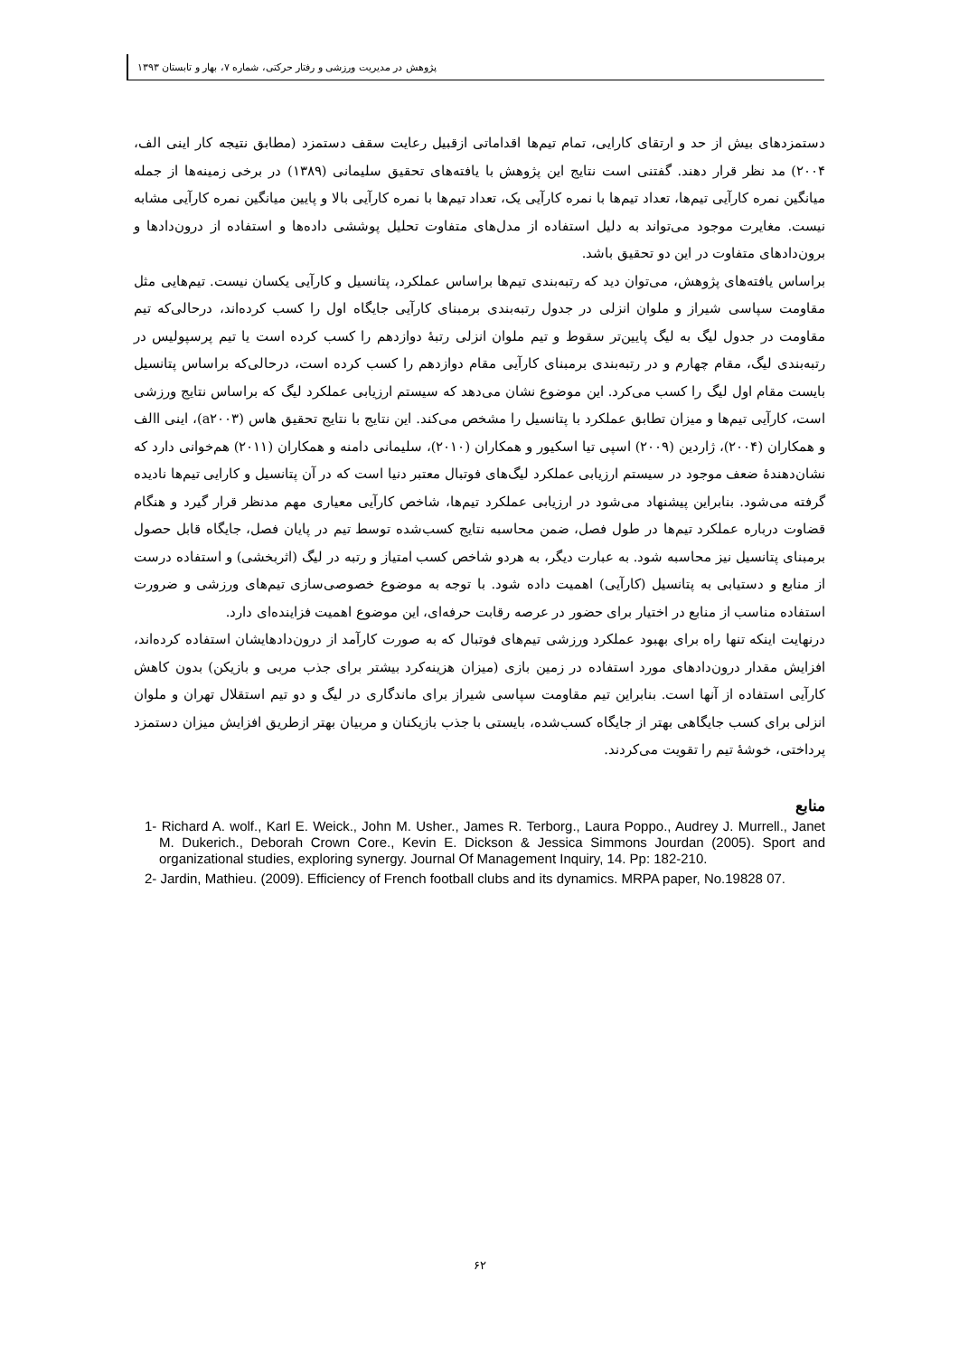پژوهش در مدیریت ورزشی و رفتار حرکتی، شماره ۷، بهار و تابستان ۱۳۹۳
دستمزدهای بیش از حد و ارتقای کارایی، تمام تیم‌ها اقداماتی ازقبیل رعایت سقف دستمزد (مطابق نتیجه کار اینی الف، ۲۰۰۴) مد نظر قرار دهند. گفتنی است نتایج این پژوهش با یافته‌های تحقیق سلیمانی (۱۳۸۹) در برخی زمینه‌ها از جمله میانگین نمره کارآیی تیم‌ها، تعداد تیم‌ها با نمره کارآیی یک، تعداد تیم‌ها با نمره کارآیی بالا و پایین میانگین نمره کارآیی مشابه نیست. مغایرت موجود می‌تواند به دلیل استفاده از مدل‌های متفاوت تحلیل پوششی داده‌ها و استفاده از درون‌دادها و برون‌دادهای متفاوت در این دو تحقیق باشد.
براساس یافته‌های پژوهش، می‌توان دید که رتبه‌بندی تیم‌ها براساس عملکرد، پتانسیل و کارآیی یکسان نیست. تیم‌هایی مثل مقاومت سپاسی شیراز و ملوان انزلی در جدول رتبه‌بندی برمبنای کارآیی جایگاه اول را کسب کرده‌اند، درحالی‌که تیم مقاومت در جدول لیگ به لیگ پایین‌تر سقوط و تیم ملوان انزلی رتبهٔ دوازدهم را کسب کرده است یا تیم پرسپولیس در رتبه‌بندی لیگ، مقام چهارم و در رتبه‌بندی برمبنای کارآیی مقام دوازدهم را کسب کرده است، درحالی‌که براساس پتانسیل بایست مقام اول لیگ را کسب می‌کرد. این موضوع نشان می‌دهد که سیستم ارزیابی عملکرد لیگ که براساس نتایج ورزشی است، کارآیی تیم‌ها و میزان تطابق عملکرد با پتانسیل را مشخص می‌کند. این نتایج با نتایج تحقیق هاس (a۲۰۰۳)، اینی االف و همکاران (۲۰۰۴)، ژاردین (۲۰۰۹) اسپی تیا اسکیور و همکاران (۲۰۱۰)، سلیمانی دامنه و همکاران (۲۰۱۱) هم‌خوانی دارد که نشان‌دهندهٔ ضعف موجود در سیستم ارزیابی عملکرد لیگ‌های فوتبال معتبر دنیا است که در آن پتانسیل و کارایی تیم‌ها نادیده گرفته می‌شود. بنابراین پیشنهاد می‌شود در ارزیابی عملکرد تیم‌ها، شاخص کارآیی معیاری مهم مدنظر قرار گیرد و هنگام قضاوت درباره عملکرد تیم‌ها در طول فصل، ضمن محاسبه نتایج کسب‌شده توسط تیم در پایان فصل، جایگاه قابل حصول برمبنای پتانسیل نیز محاسبه شود. به عبارت دیگر، به هردو شاخص کسب امتیاز و رتبه در لیگ (اثربخشی) و استفاده درست از منابع و دستیابی به پتانسیل (کارآیی) اهمیت داده شود. با توجه به موضوع خصوصی‌سازی تیم‌های ورزشی و ضرورت استفاده مناسب از منابع در اختیار برای حضور در عرصه رقابت حرفه‌ای، این موضوع اهمیت فزاینده‌ای دارد.
درنهایت اینکه تنها راه برای بهبود عملکرد ورزشی تیم‌های فوتبال که به صورت کارآمد از درون‌دادهایشان استفاده کرده‌اند، افزایش مقدار درون‌دادهای مورد استفاده در زمین بازی (میزان هزینه‌کرد بیشتر برای جذب مربی و بازیکن) بدون کاهش کارآیی استفاده از آنها است. بنابراین تیم مقاومت سپاسی شیراز برای ماندگاری در لیگ و دو تیم استقلال تهران و ملوان انزلی برای کسب جایگاهی بهتر از جایگاه کسب‌شده، بایستی با جذب بازیکنان و مربیان بهتر ازطریق افزایش میزان دستمزد پرداختی، خوشهٔ تیم را تقویت می‌کردند.
منابع
1- Richard A. wolf., Karl E. Weick., John M. Usher., James R. Terborg., Laura Poppo., Audrey J. Murrell., Janet M. Dukerich., Deborah Crown Core., Kevin E. Dickson & Jessica Simmons Jourdan (2005). Sport and organizational studies, exploring synergy. Journal Of Management Inquiry, 14. Pp: 182-210.
2- Jardin, Mathieu. (2009). Efficiency of French football clubs and its dynamics. MRPA paper, No.19828 07.
۶۲